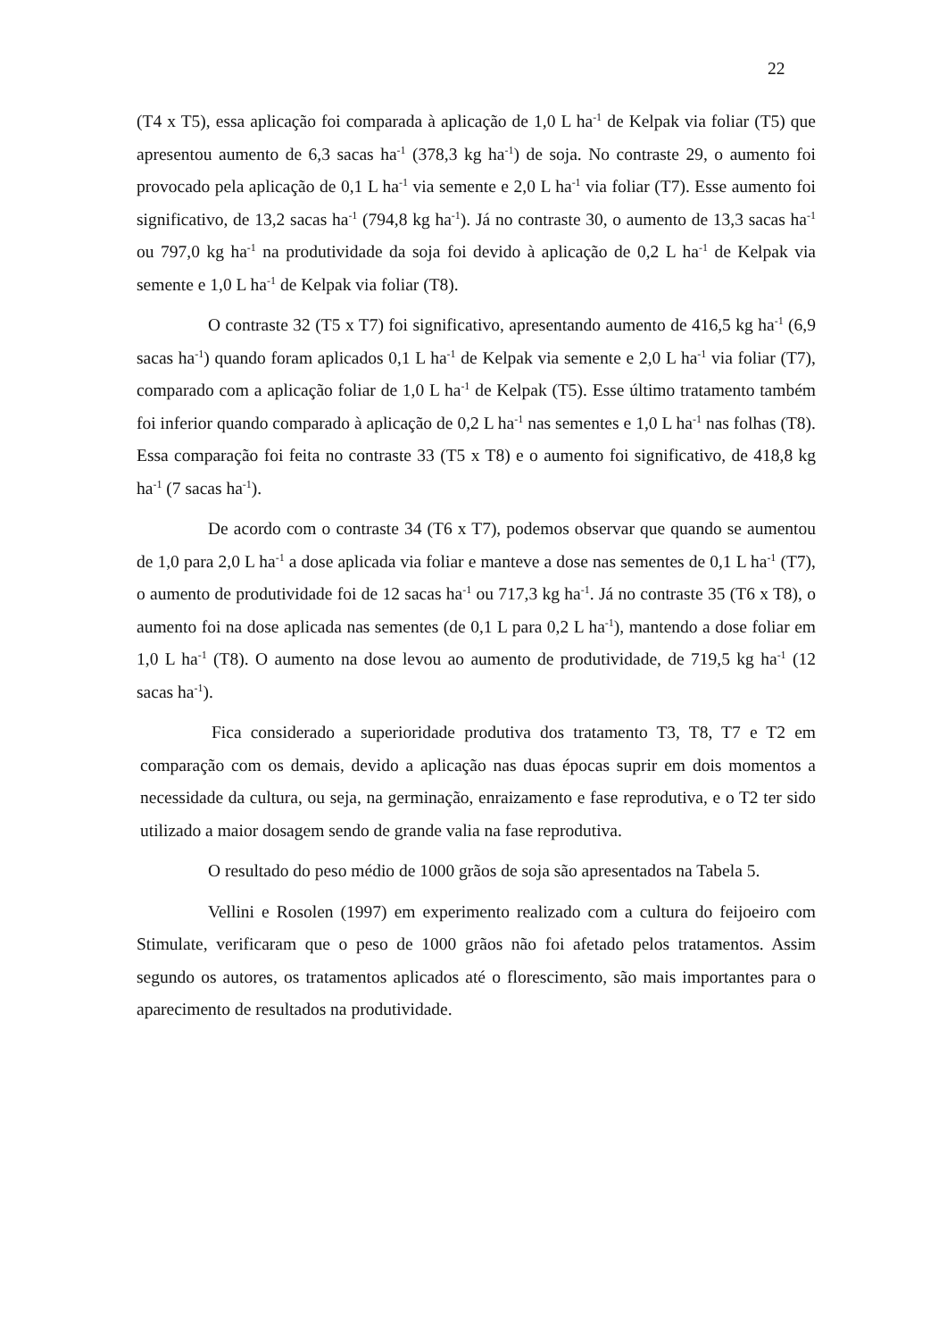22
(T4 x T5), essa aplicação foi comparada à aplicação de 1,0 L ha<sup>-1</sup> de Kelpak via foliar (T5) que apresentou aumento de 6,3 sacas ha<sup>-1</sup> (378,3 kg ha<sup>-1</sup>) de soja. No contraste 29, o aumento foi provocado pela aplicação de 0,1 L ha<sup>-1</sup> via semente e 2,0 L ha<sup>-1</sup> via foliar (T7). Esse aumento foi significativo, de 13,2 sacas ha<sup>-1</sup> (794,8 kg ha<sup>-1</sup>). Já no contraste 30, o aumento de 13,3 sacas ha<sup>-1</sup> ou 797,0 kg ha<sup>-1</sup> na produtividade da soja foi devido à aplicação de 0,2 L ha<sup>-1</sup> de Kelpak via semente e 1,0 L ha<sup>-1</sup> de Kelpak via foliar (T8).
O contraste 32 (T5 x T7) foi significativo, apresentando aumento de 416,5 kg ha<sup>-1</sup> (6,9 sacas ha<sup>-1</sup>) quando foram aplicados 0,1 L ha<sup>-1</sup> de Kelpak via semente e 2,0 L ha<sup>-1</sup> via foliar (T7), comparado com a aplicação foliar de 1,0 L ha<sup>-1</sup> de Kelpak (T5). Esse último tratamento também foi inferior quando comparado à aplicação de 0,2 L ha<sup>-1</sup> nas sementes e 1,0 L ha<sup>-1</sup> nas folhas (T8). Essa comparação foi feita no contraste 33 (T5 x T8) e o aumento foi significativo, de 418,8 kg ha<sup>-1</sup> (7 sacas ha<sup>-1</sup>).
De acordo com o contraste 34 (T6 x T7), podemos observar que quando se aumentou de 1,0 para 2,0 L ha<sup>-1</sup> a dose aplicada via foliar e manteve a dose nas sementes de 0,1 L ha<sup>-1</sup> (T7), o aumento de produtividade foi de 12 sacas ha<sup>-1</sup> ou 717,3 kg ha<sup>-1</sup>. Já no contraste 35 (T6 x T8), o aumento foi na dose aplicada nas sementes (de 0,1 L para 0,2 L ha<sup>-1</sup>), mantendo a dose foliar em 1,0 L ha<sup>-1</sup> (T8). O aumento na dose levou ao aumento de produtividade, de 719,5 kg ha<sup>-1</sup> (12 sacas ha<sup>-1</sup>).
Fica considerado a superioridade produtiva dos tratamento T3, T8, T7 e T2 em comparação com os demais, devido a aplicação nas duas épocas suprir em dois momentos a necessidade da cultura, ou seja, na germinação, enraizamento e fase reprodutiva, e o T2 ter sido utilizado a maior dosagem sendo de grande valia na fase reprodutiva.
O resultado do peso médio de 1000 grãos de soja são apresentados na Tabela 5.
Vellini e Rosolen (1997) em experimento realizado com a cultura do feijoeiro com Stimulate, verificaram que o peso de 1000 grãos não foi afetado pelos tratamentos. Assim segundo os autores, os tratamentos aplicados até o florescimento, são mais importantes para o aparecimento de resultados na produtividade.